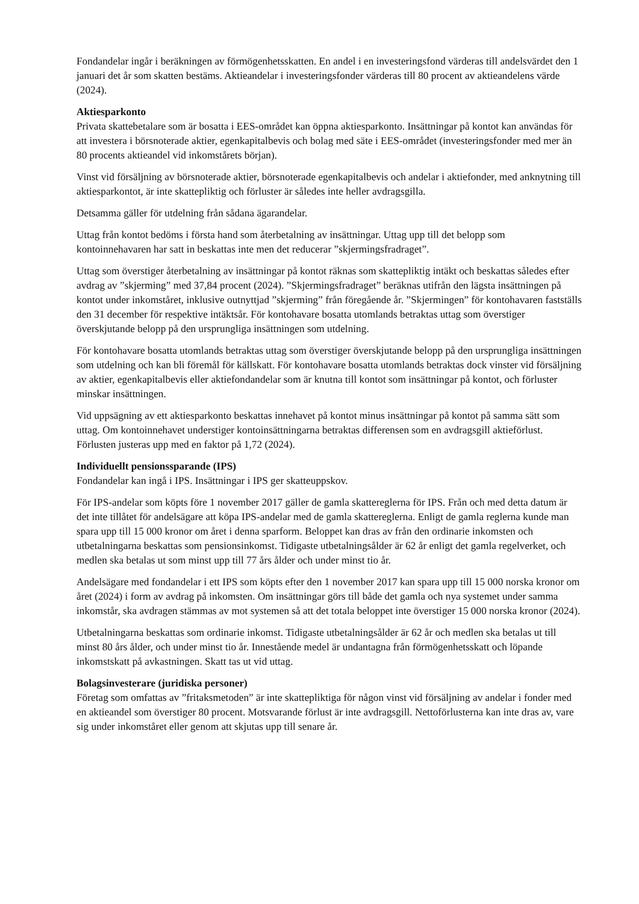Fondandelar ingår i beräkningen av förmögenhetsskatten. En andel i en investeringsfond värderas till andelsvärdet den 1 januari det år som skatten bestäms. Aktieandelar i investeringsfonder värderas till 80 procent av aktieandelens värde (2024).
Aktiesparkonto
Privata skattebetalare som är bosatta i EES-området kan öppna aktiesparkonto. Insättningar på kontot kan användas för att investera i börsnoterade aktier, egenkapitalbevis och bolag med säte i EES-området (investeringsfonder med mer än 80 procents aktieandel vid inkomstårets början).
Vinst vid försäljning av börsnoterade aktier, börsnoterade egenkapitalbevis och andelar i aktiefonder, med anknytning till aktiesparkontot, är inte skattepliktig och förluster är således inte heller avdragsgilla.
Detsamma gäller för utdelning från sådana ägarandelar.
Uttag från kontot bedöms i första hand som återbetalning av insättningar. Uttag upp till det belopp som kontoinnehavaren har satt in beskattas inte men det reducerar ”skjermingsfradraget”.
Uttag som överstiger återbetalning av insättningar på kontot räknas som skattepliktig intäkt och beskattas således efter avdrag av ”skjerming” med 37,84 procent (2024). ”Skjermingsfradraget” beräknas utifrån den lägsta insättningen på kontot under inkomståret, inklusive outnyttjad ”skjerming” från föregående år. ”Skjermingen” för kontohavaren fastställs den 31 december för respektive intäktsår. För kontohavare bosatta utomlands betraktas uttag som överstiger överskjutande belopp på den ursprungliga insättningen som utdelning.
För kontohavare bosatta utomlands betraktas uttag som överstiger överskjutande belopp på den ursprungliga insättningen som utdelning och kan bli föremål för källskatt. För kontohavare bosatta utomlands betraktas dock vinster vid försäljning av aktier, egenkapitalbevis eller aktiefondandelar som är knutna till kontot som insättningar på kontot, och förluster minskar insättningen.
Vid uppsägning av ett aktiesparkonto beskattas innehavet på kontot minus insättningar på kontot på samma sätt som uttag. Om kontoinnehavet understiger kontoinsättningarna betraktas differensen som en avdragsgill aktieförlust. Förlusten justeras upp med en faktor på 1,72 (2024).
Individuellt pensionssparande (IPS)
Fondandelar kan ingå i IPS. Insättningar i IPS ger skatteuppskov.
För IPS-andelar som köpts före 1 november 2017 gäller de gamla skattereglerna för IPS. Från och med detta datum är det inte tillåtet för andelsägare att köpa IPS-andelar med de gamla skattereglerna. Enligt de gamla reglerna kunde man spara upp till 15 000 kronor om året i denna sparform. Beloppet kan dras av från den ordinarie inkomsten och utbetalningarna beskattas som pensionsinkomst. Tidigaste utbetalningsålder är 62 år enligt det gamla regelverket, och medlen ska betalas ut som minst upp till 77 års ålder och under minst tio år.
Andelsägare med fondandelar i ett IPS som köpts efter den 1 november 2017 kan spara upp till 15 000 norska kronor om året (2024) i form av avdrag på inkomsten. Om insättningar görs till både det gamla och nya systemet under samma inkomstår, ska avdragen stämmas av mot systemen så att det totala beloppet inte överstiger 15 000 norska kronor (2024).
Utbetalningarna beskattas som ordinarie inkomst. Tidigaste utbetalningsålder är 62 år och medlen ska betalas ut till minst 80 års ålder, och under minst tio år. Innestående medel är undantagna från förmögenhetsskatt och löpande inkomstskatt på avkastningen. Skatt tas ut vid uttag.
Bolagsinvesterare (juridiska personer)
Företag som omfattas av ”fritaksmetoden” är inte skattepliktiga för någon vinst vid försäljning av andelar i fonder med en aktieandel som överstiger 80 procent. Motsvarande förlust är inte avdragsgill. Nettoförlusterna kan inte dras av, vare sig under inkomståret eller genom att skjutas upp till senare år.